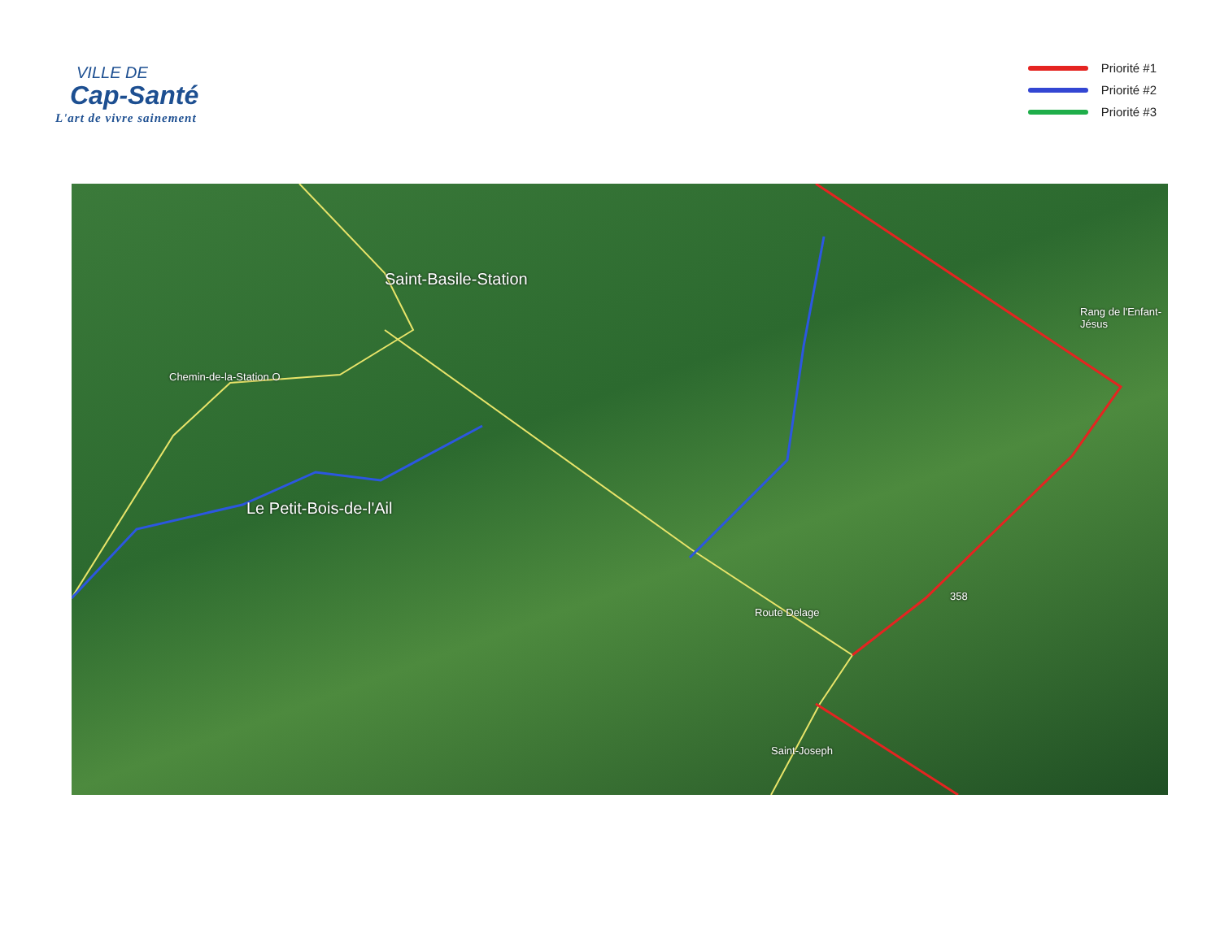VILLE DE
Cap-Santé
L'art de vivre sainement
Priorité #1
Priorité #2
Priorité #3
Saint-Basile-Station
Le Petit-Bois-de-l'Ail
Chemin-de-la-Station O
Route Delage
358
Rang de l'Enfant-Jésus
Saint-Joseph